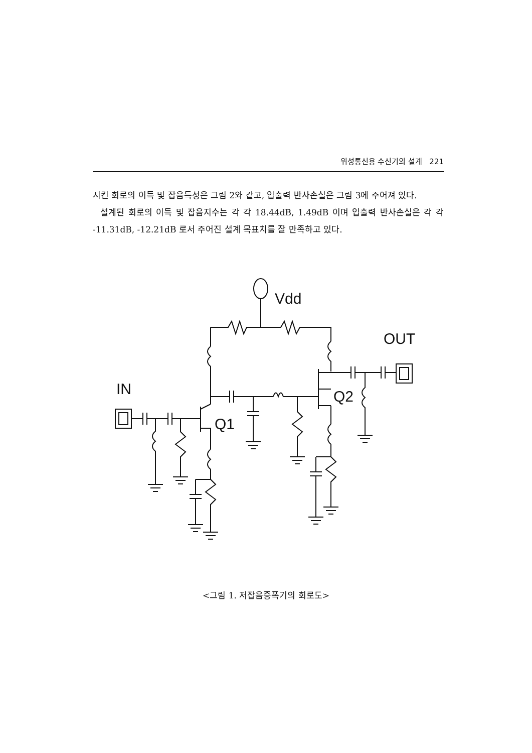위성통신용 수신기의 설계 221
시킨 회로의 이득 및 잡음특성은 그림 2와 같고, 입출력 반사손실은 그림 3에 주어져 있다.
설계된 회로의 이득 및 잡음지수는 각 각 18.44dB, 1.49dB 이며 입출력 반사손실은 각 각 -11.31dB, -12.21dB 로서 주어진 설계 목표치를 잘 만족하고 있다.
Vdd
OUT
IN
Q1
Q2
<그림 1. 저잡음증폭기의 회로도>